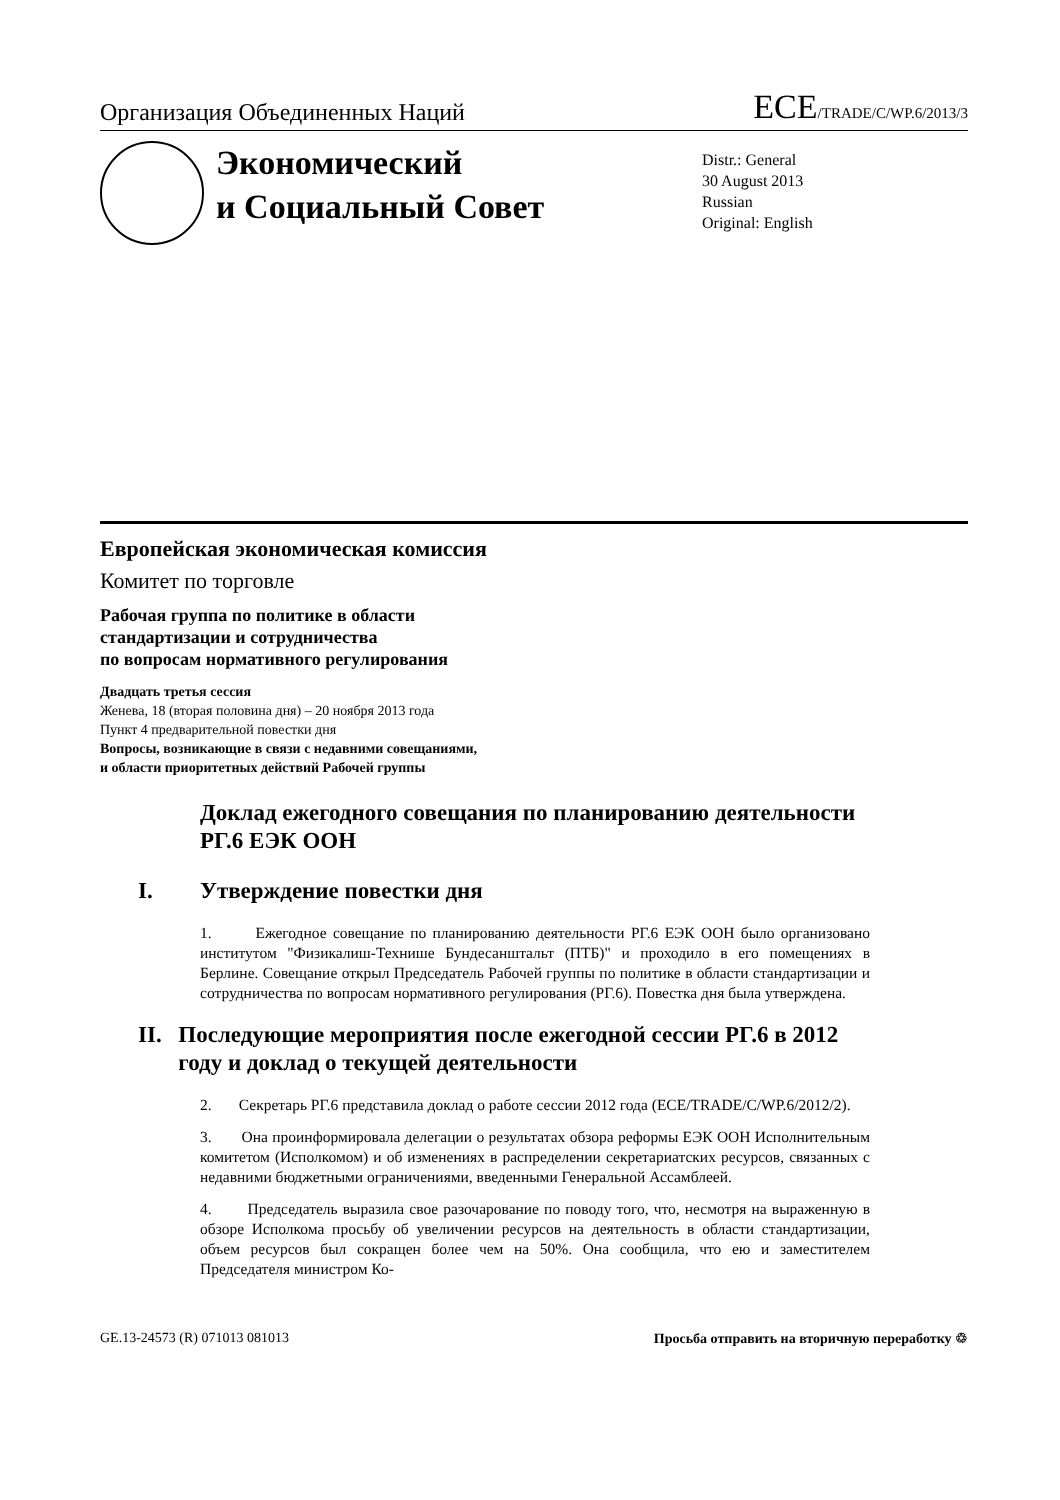Организация Объединенных Наций
ECE/TRADE/C/WP.6/2013/3
Экономический
и Социальный Совет
Distr.: General
30 August 2013
Russian
Original: English
Европейская экономическая комиссия
Комитет по торговле
Рабочая группа по политике в области
стандартизации и сотрудничества
по вопросам нормативного регулирования
Двадцать третья сессия
Женева, 18 (вторая половина дня) – 20 ноября 2013 года
Пункт 4 предварительной повестки дня
Вопросы, возникающие в связи с недавними совещаниями,
и области приоритетных действий Рабочей группы
Доклад ежегодного совещания по планированию деятельности РГ.6 ЕЭК ООН
I. Утверждение повестки дня
1. Ежегодное совещание по планированию деятельности РГ.6 ЕЭК ООН было организовано институтом "Физикалиш-Технише Бундесанштальт (ПТБ)" и проходило в его помещениях в Берлине. Совещание открыл Председатель Рабочей группы по политике в области стандартизации и сотрудничества по вопросам нормативного регулирования (РГ.6). Повестка дня была утверждена.
II. Последующие мероприятия после ежегодной сессии РГ.6 в 2012 году и доклад о текущей деятельности
2. Секретарь РГ.6 представила доклад о работе сессии 2012 года (ECE/TRADE/C/WP.6/2012/2).
3. Она проинформировала делегации о результатах обзора реформы ЕЭК ООН Исполнительным комитетом (Исполкомом) и об изменениях в распределении секретариатских ресурсов, связанных с недавними бюджетными ограничениями, введенными Генеральной Ассамблеей.
4. Председатель выразила свое разочарование по поводу того, что, несмотря на выраженную в обзоре Исполкома просьбу об увеличении ресурсов на деятельность в области стандартизации, объем ресурсов был сокращен более чем на 50%. Она сообщила, что ею и заместителем Председателя министром Ко-
GE.13-24573 (R) 071013 081013 Просьба отправить на вторичную переработку ♲